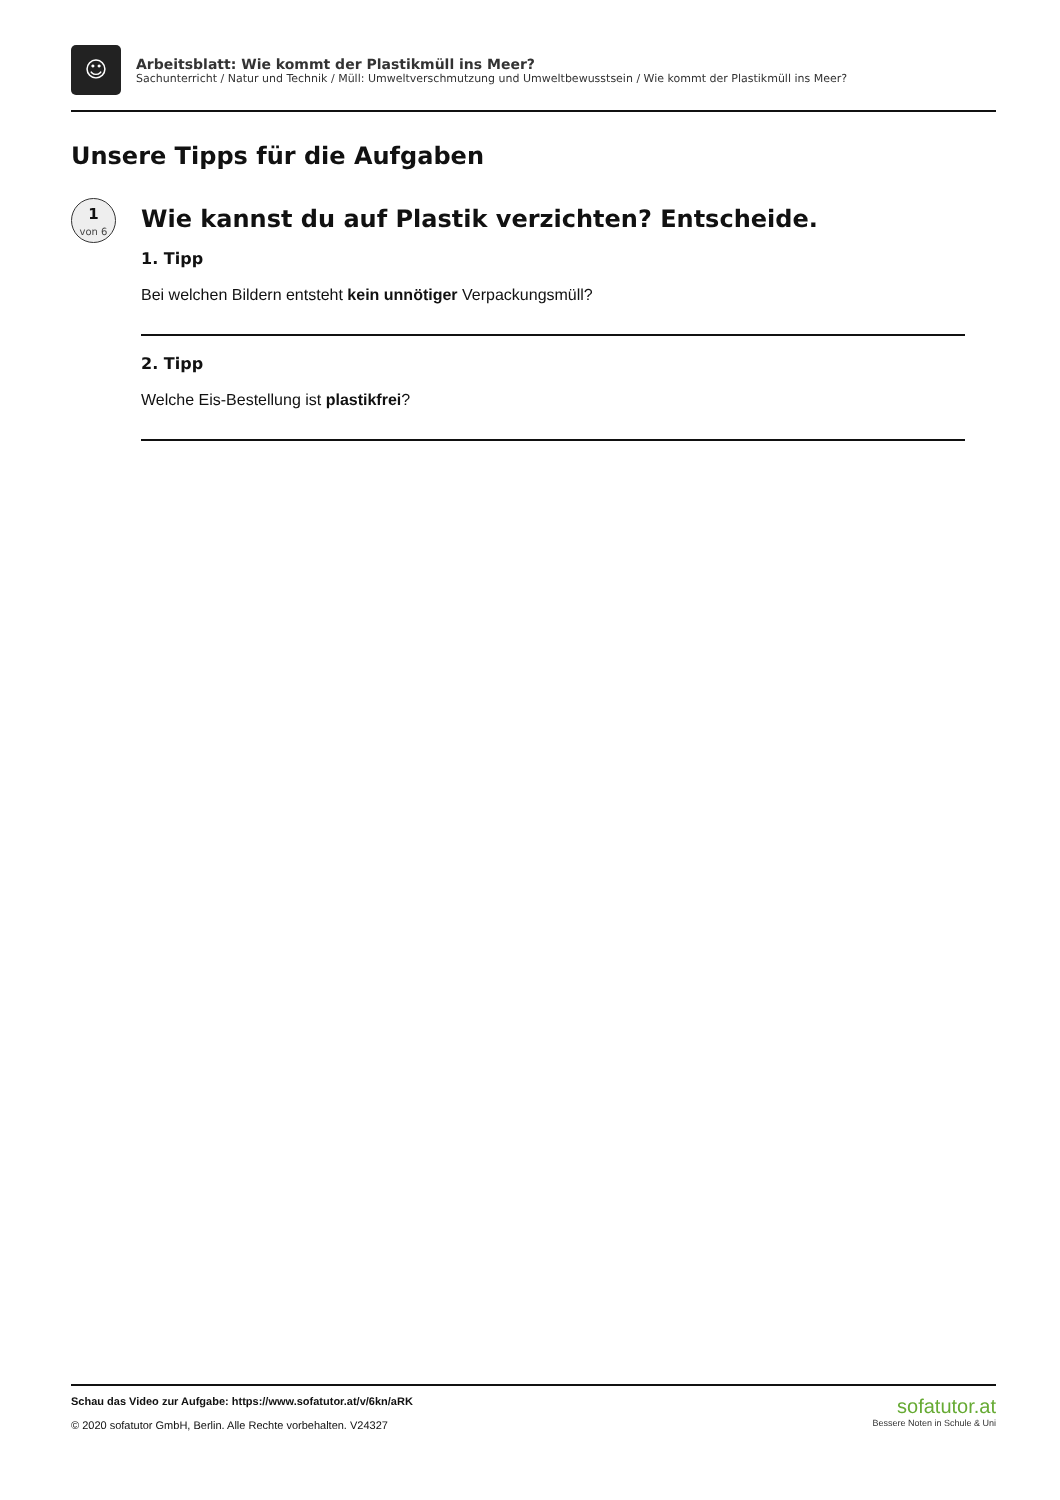☺
Arbeitsblatt: Wie kommt der Plastikmüll ins Meer?
Sachunterricht / Natur und Technik / Müll: Umweltverschmutzung und Umweltbewusstsein / Wie kommt der Plastikmüll ins Meer?
Unsere Tipps für die Aufgaben
1
von 6
Wie kannst du auf Plastik verzichten? Entscheide.
1. Tipp
Bei welchen Bildern entsteht kein unnötiger Verpackungsmüll?
2. Tipp
Welche Eis-Bestellung ist plastikfrei?
Schau das Video zur Aufgabe: https://www.sofatutor.at/v/6kn/aRK
© 2020 sofatutor GmbH, Berlin. Alle Rechte vorbehalten. V24327
sofatutor.at
Bessere Noten in Schule & Uni